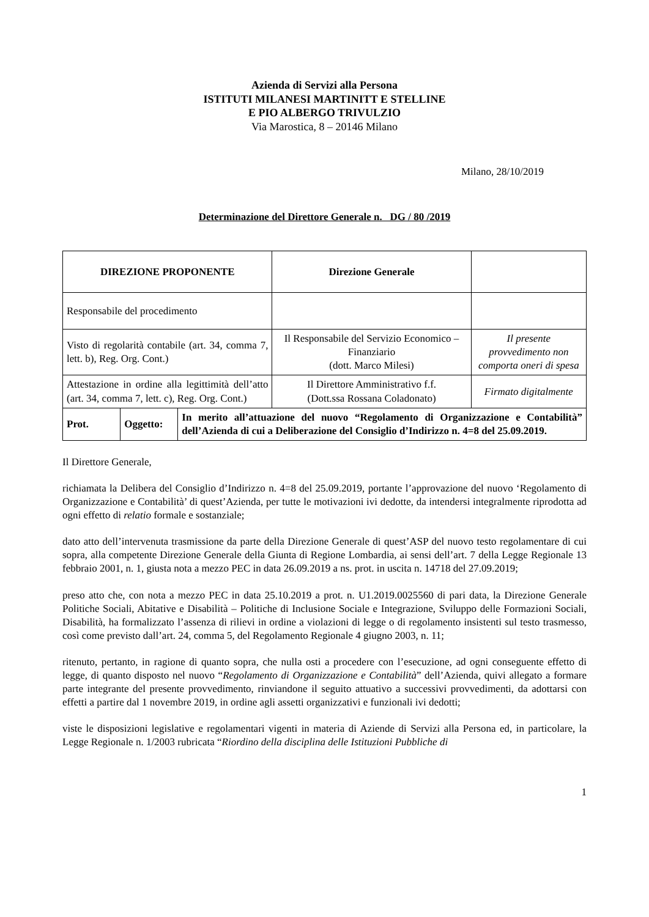Azienda di Servizi alla Persona
ISTITUTI MILANESI MARTINITT E STELLINE
E PIO ALBERGO TRIVULZIO
Via Marostica, 8 – 20146 Milano
Milano, 28/10/2019
Determinazione del Direttore Generale n. DG / 80 /2019
| DIREZIONE PROPONENTE | | | Direzione Generale | |
| Responsabile del procedimento | | | | |
| Visto di regolarità contabile (art. 34, comma 7, lett. b), Reg. Org. Cont.) | | | Il Responsabile del Servizio Economico – Finanziario (dott. Marco Milesi) | Il presente provvedimento non comporta oneri di spesa |
| Attestazione in ordine alla legittimità dell’atto (art. 34, comma 7, lett. c), Reg. Org. Cont.) | | | Il Direttore Amministrativo f.f. (Dott.ssa Rossana Coladonato) | Firmato digitalmente |
| Prot. | Oggetto: | In merito all’attuazione del nuovo “Regolamento di Organizzazione e Contabilità” dell’Azienda di cui a Deliberazione del Consiglio d’Indirizzo n. 4=8 del 25.09.2019. | | |
Il Direttore Generale,
richiamata la Delibera del Consiglio d’Indirizzo n. 4=8 del 25.09.2019, portante l’approvazione del nuovo ‘Regolamento di Organizzazione e Contabilità’ di quest’Azienda, per tutte le motivazioni ivi dedotte, da intendersi integralmente riprodotta ad ogni effetto di relatio formale e sostanziale;
dato atto dell’intervenuta trasmissione da parte della Direzione Generale di quest’ASP del nuovo testo regolamentare di cui sopra, alla competente Direzione Generale della Giunta di Regione Lombardia, ai sensi dell’art. 7 della Legge Regionale 13 febbraio 2001, n. 1, giusta nota a mezzo PEC in data 26.09.2019 a ns. prot. in uscita n. 14718 del 27.09.2019;
preso atto che, con nota a mezzo PEC in data 25.10.2019 a prot. n. U1.2019.0025560 di pari data, la Direzione Generale Politiche Sociali, Abitative e Disabilità – Politiche di Inclusione Sociale e Integrazione, Sviluppo delle Formazioni Sociali, Disabilità, ha formalizzato l’assenza di rilievi in ordine a violazioni di legge o di regolamento insistenti sul testo trasmesso, così come previsto dall’art. 24, comma 5, del Regolamento Regionale 4 giugno 2003, n. 11;
ritenuto, pertanto, in ragione di quanto sopra, che nulla osti a procedere con l’esecuzione, ad ogni conseguente effetto di legge, di quanto disposto nel nuovo “Regolamento di Organizzazione e Contabilità” dell’Azienda, quivi allegato a formare parte integrante del presente provvedimento, rinviandone il seguito attuativo a successivi provvedimenti, da adottarsi con effetti a partire dal 1 novembre 2019, in ordine agli assetti organizzativi e funzionali ivi dedotti;
viste le disposizioni legislative e regolamentari vigenti in materia di Aziende di Servizi alla Persona ed, in particolare, la Legge Regionale n. 1/2003 rubricata “Riordino della disciplina delle Istituzioni Pubbliche di
1